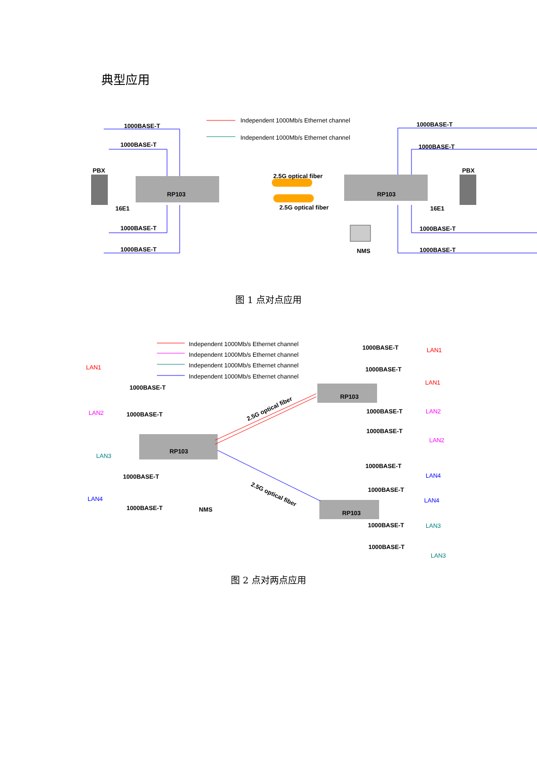典型应用
Independent 1000Mb/s Ethernet channel
Independent 1000Mb/s Ethernet channel
RP103
RP103
PBX
PBX
16E1
16E1
2.5G optical fiber
2.5G optical fiber
1000BASE-T
1000BASE-T
1000BASE-T
1000BASE-T
1000BASE-T
1000BASE-T
1000BASE-T
1000BASE-T
NMS
图 1 点对点应用
Independent 1000Mb/s Ethernet channel
Independent 1000Mb/s Ethernet channel
Independent 1000Mb/s Ethernet channel
Independent 1000Mb/s Ethernet channel
RP103
RP103
RP103
2.5G optical fiber
2.5G optical fiber
1000BASE-T
1000BASE-T
1000BASE-T
1000BASE-T
NMS
1000BASE-T
1000BASE-T
1000BASE-T
1000BASE-T
1000BASE-T
1000BASE-T
1000BASE-T
1000BASE-T
LAN1
LAN2
LAN3
LAN4
LAN1
LAN1
LAN2
LAN2
LAN4
LAN4
LAN3
LAN3
图 2 点对两点应用